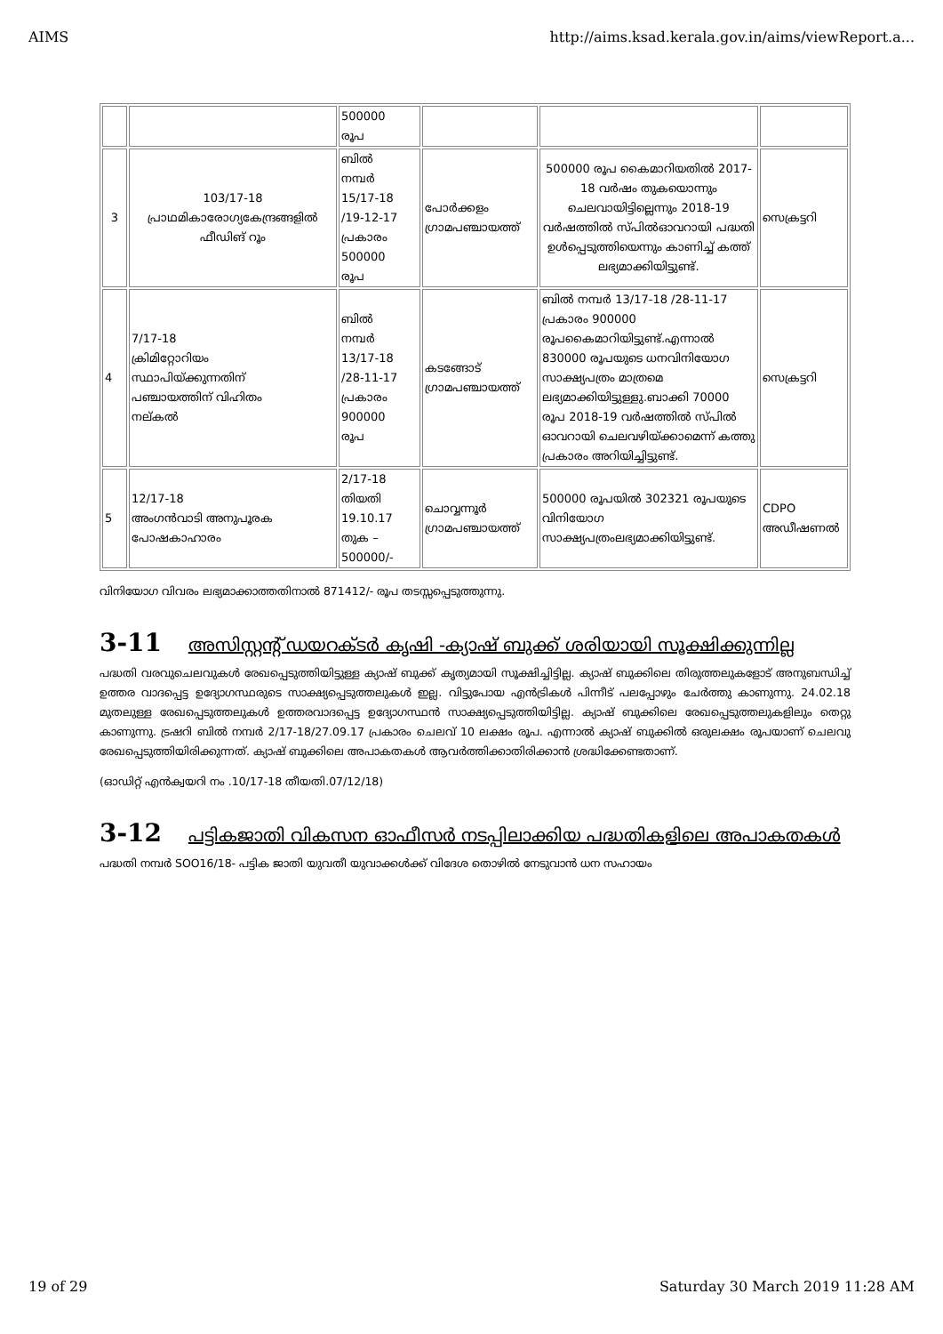AIMS http://aims.ksad.kerala.gov.in/aims/viewReport.a...
| | | 500000 രൂപ | | | |
| 3 | 103/17-18 പ്രാഥമികാരോഗ്യകേന്ദ്രങ്ങളിൽ ഫീഡിങ് റൂം | ബിൽ നമ്പർ 15/17-18 /19-12-17 പ്രകാരം 500000 രൂപ | പോർക്കളം ഗ്രാമപഞ്ചായത്ത് | 500000 രൂപ കൈമാറിയതിൽ 2017-18 വർഷം തുകയൊന്നും ചെലവായിട്ടില്ലെന്നും 2018-19 വർഷത്തിൽ സ്പിൽഓവറായി പദ്ധതി ഉൾപ്പെടുത്തിയെന്നും കാണിച്ച് കത്ത് ലഭ്യമാക്കിയിട്ടുണ്ട്. | സെക്രട്ടറി |
| 4 | 7/17-18 ക്രിമിറ്റോറിയം സ്ഥാപിയ്ക്കുന്നതിന് പഞ്ചായത്തിന് വിഹിതം നല്കൽ | ബിൽ നമ്പർ 13/17-18 /28-11-17 പ്രകാരം 900000 രൂപ | കടങ്ങോട് ഗ്രാമപഞ്ചായത്ത് | ബിൽ നമ്പർ 13/17-18 /28-11-17 പ്രകാരം 900000 രൂപകൈമാറിയിട്ടുണ്ട്.എന്നാൽ 830000 രൂപയുടെ ധനവിനിയോഗ സാക്ഷ്യപത്രം മാത്രമെ ലഭ്യമാക്കിയിട്ടുള്ളു.ബാക്കി 70000 രൂപ 2018-19 വർഷത്തിൽ സ്പിൽ ഓവറായി ചെലവഴിയ്ക്കാമെന്ന് കത്തു പ്രകാരം അറിയിച്ചിട്ടുണ്ട്. | സെക്രട്ടറി |
| 5 | 12/17-18 അംഗൻവാടി അനുപൂരക പോഷകാഹാരം | 2/17-18 തിയതി 19.10.17 തുക – 500000/- | ചൊവ്വന്നൂർ ഗ്രാമപഞ്ചായത്ത് | 500000 രൂപയിൽ 302321 രൂപയുടെ വിനിയോഗ സാക്ഷ്യപത്രംലഭ്യമാക്കിയിട്ടുണ്ട്. | CDPO അഡീഷണൽ |
വിനിയോഗ വിവരം ലഭ്യമാക്കാത്തതിനാൽ 871412/- രൂപ തടസ്സപ്പെടുത്തുന്നു.
3-11 അസിസ്റ്റന്റ് ഡയറക്ടർ കൃഷി -ക്യാഷ് ബുക്ക് ശരിയായി സൂക്ഷിക്കുന്നില്ല
പദ്ധതി വരവുചെലവുകൾ രേഖപ്പെടുത്തിയിട്ടുള്ള ക്യാഷ് ബുക്ക് കൃത്യമായി സൂക്ഷിച്ചിട്ടില്ല. ക്യാഷ് ബുക്കിലെ തിരുത്തലുകളോട് അനുബന്ധിച്ച് ഉത്തര വാദപ്പെട്ട ഉദ്യോഗസ്ഥരുടെ സാക്ഷ്യപ്പെടുത്തലുകൾ ഇല്ല. വിട്ടുപോയ എൻട്രികൾ പിന്നീട് പലപ്പോഴും ചേർത്തു കാണുന്നു. 24.02.18 മുതലുള്ള രേഖപ്പെടുത്തലുകൾ ഉത്തരവാദപ്പെട്ട ഉദ്യോഗസ്ഥൻ സാക്ഷ്യപ്പെടുത്തിയിട്ടില്ല. ക്യാഷ് ബുക്കിലെ രേഖപ്പെടുത്തലുകളിലും തെറ്റു കാണുന്നു. ട്രഷറി ബിൽ നമ്പർ 2/17-18/27.09.17 പ്രകാരം ചെലവ് 10 ലക്ഷം രൂപ. എന്നാൽ ക്യാഷ് ബുക്കിൽ ഒരുലക്ഷം രൂപയാണ് ചെലവു രേഖപ്പെടുത്തിയിരിക്കുന്നത്. ക്യാഷ് ബുക്കിലെ അപാകതകൾ ആവർത്തിക്കാതിരിക്കാൻ ശ്രദ്ധിക്കേണ്ടതാണ്.
(ഓഡിറ്റ് എൻക്വയറി നം .10/17-18 തീയതി.07/12/18)
3-12 പട്ടികജാതി വികസന ഓഫീസർ നടപ്പിലാക്കിയ പദ്ധതികളിലെ അപാകതകൾ
പദ്ധതി നമ്പർ SOO16/18- പട്ടിക ജാതി യുവതീ യുവാക്കൾക്ക് വിദേശ തൊഴിൽ നേടുവാൻ ധന സഹായം
19 of 29 Saturday 30 March 2019 11:28 AM